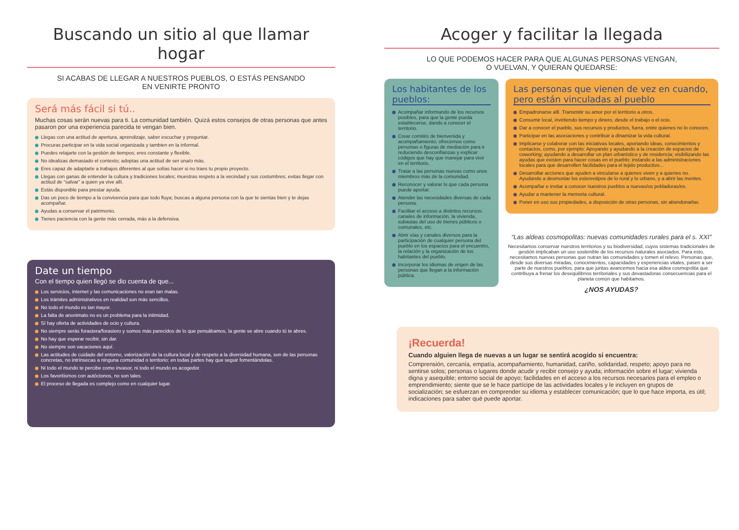Buscando un sitio al que llamar hogar
SI ACABAS DE LLEGAR A NUESTROS PUEBLOS, O ESTÁS PENSANDO
EN VENIRTE PRONTO
Será más fácil si tú..
Muchas cosas serán nuevas para ti. La comunidad también. Quizá estos consejos de otras personas que antes pasaron por una experiencia parecida te vengan bien.
Llegas con una actitud de apertura, aprendizaje, saber escuchar y preguntar.
Procuras participar en la vida social organizada y tambien en la informal.
Puedes relajarte con la gestión de tiempos; eres constante y flexible.
No idealizas demasiado el contexto; adoptas una actitud de ser una/o más.
Eres capaz de adaptarte a trabajos diferentes al que solías hacer si no traes tu propio proyecto.
Llegas con ganas de entender la cultura y tradiciones locales; muestras respeto a la vecindad y sus costumbres; evitas llegar con actitud de “salvar” a quien ya vive allí.
Estás disponible para prestar ayuda.
Das un poco de tiempo a la convivencia para que todo fluya; buscas a alguna persona con la que te sientas bien y te dejas acompañar.
Ayudas a conservar el patrimonio.
Tienes paciencia con la gente más cerrada, más a la defensiva.
Date un tiempo
Con el tiempo quien llegó se dio cuenta de que...
Los servicios, internet y las comunicaciones no eran tan malas.
Los trámites administrativos en realidad son más sencillos.
No todo el mundo es tan mayor.
La falta de anonimato no es un problema para la intimidad.
Sí hay oferta de actividades de ocio y cultura.
No siempre serás forastera/forastero y somos más parecidos de lo que pensábamos, la gente se abre cuando tú te abres.
No hay que esperar recibir, sin dar.
No siempre son vacaciones aquí.
Las actitudes de cuidado del entorno, valorización de la cultura local y de respeto a la diversidad humana, son de las personas concretas, no intrínsecas a ninguna comunidad o territorio; en todas partes hay que seguir fomentándolas.
Ni todo el mundo te percibe como invasor, ni todo el mundo es acogedor.
Los favoritismos con autóctonos, no son tales.
El proceso de llegada es complejo como en cualquier lugar.
Acoger y facilitar la llegada
LO QUE PODEMOS HACER PARA QUE ALGUNAS PERSONAS VENGAN,
O VUELVAN, Y QUIERAN QUEDARSE:
Los habitantes de los pueblos:
Acompañar informando de los recursos posibles, para que la gente pueda establecerse, dando a conocer el territorio.
Crear comités de bienvenida y acompañamiento; ofrecernos como personas o figuras de mediación para ir reduciendo desconfianzas y explicar códigos que hay que manejar para vivir en el territorio.
Tratar a las personas nuevas como unos miembros más de la comunidad.
Reconocer y valorar lo que cada persona puede aportar.
Atender las necesidades diversas de cada persona.
Facilitar el acceso a distintos recursos: canales de información, la vivienda, subastas del uso de bienes públicos o comunales, etc.
Abrir vías y canales diversos para la participación de cualquier persona del pueblo en los espacios para el encuentro, la relación y la organización de los habitantes del pueblo.
Incorporar los idiomas de origen de las personas que llegan a la información pública.
Las personas que vienen de vez en cuando, pero están vinculadas al pueblo
Empadronarse allí. Transmitir su amor por el territorio a otros.
Consumir local, invirtiendo tiempo y dinero, desde el trabajo o el ocio.
Dar a conocer el pueblo, sus recursos y productos, fuera, entre quienes no lo conocen.
Participar en las asociaciones y contribuir a dinamizar la vida cultural.
Implicarse y colaborar con las iniciativas locales, aportando ideas, conocimientos y contactos, como, por ejemplo: Apoyando y ayudando a la creación de espacios de coworking; ayudando a desarrollar un plan urbanístico y de residencia; visibilizando las ayudas que existen para hacer cosas en el pueblo; instando a las administraciones locales para que desarrollen facilidades para el tejido productivo...
Desarrollar acciones que ayuden a vincularse a quienes viven y a quienes no. Ayudando a desmontar los estereotipos de lo rural y lo urbano, y a abrir las mentes.
Acompañar e invitar a conocer nuestros pueblos a nuevas/os pobladoras/es.
Ayudar a mantener la memoria cultural.
Poner en uso sus propiedades, a disposición de otras personas, sin abandonarlas.
“Las aldeas cosmopolitas: nuevas comunidades rurales para el s. XXI”
Necesitamos conservar nuestros territorios y su biodiversidad, cuyos sistemas tradicionales de gestión implicaban un uso sostenible de los recursos naturales asociados. Para esto, necesitamos nuevas personas que nutran las comunidades y tomen el relevo. Personas que, desde sus diversas miradas, conocimientos, capacidades y experiencias vitales, pasen a ser parte de nuestros pueblos, para que juntas avancemos hacia esa aldea cosmopolita que contribuya a frenar los desequilibrios territoriales y sus devastadoras consecuencias para el planeta común que habitamos.
¿NOS AYUDAS?
¡Recuerda!
Cuando alguien llega de nuevas a un lugar se sentirá acogido si encuentra:
Comprensión, cercanía, empatía, acompañamiento, humanidad, cariño, solidaridad, respeto; apoyo para no sentirse solos; personas o lugares donde acudir y recibir consejo y ayuda; información sobre el lugar; vivienda digna y asequible; entorno social de apoyo; facilidades en el acceso a los recursos necesarios para el empleo o emprendimiento; siente que se le hace partícipe de las actividades locales y le incluyen en grupos de socialización; se esfuerzan en comprender su idioma y establecer comunicación; que lo que hace importa, es útil; indicaciones para saber qué puede aportar.